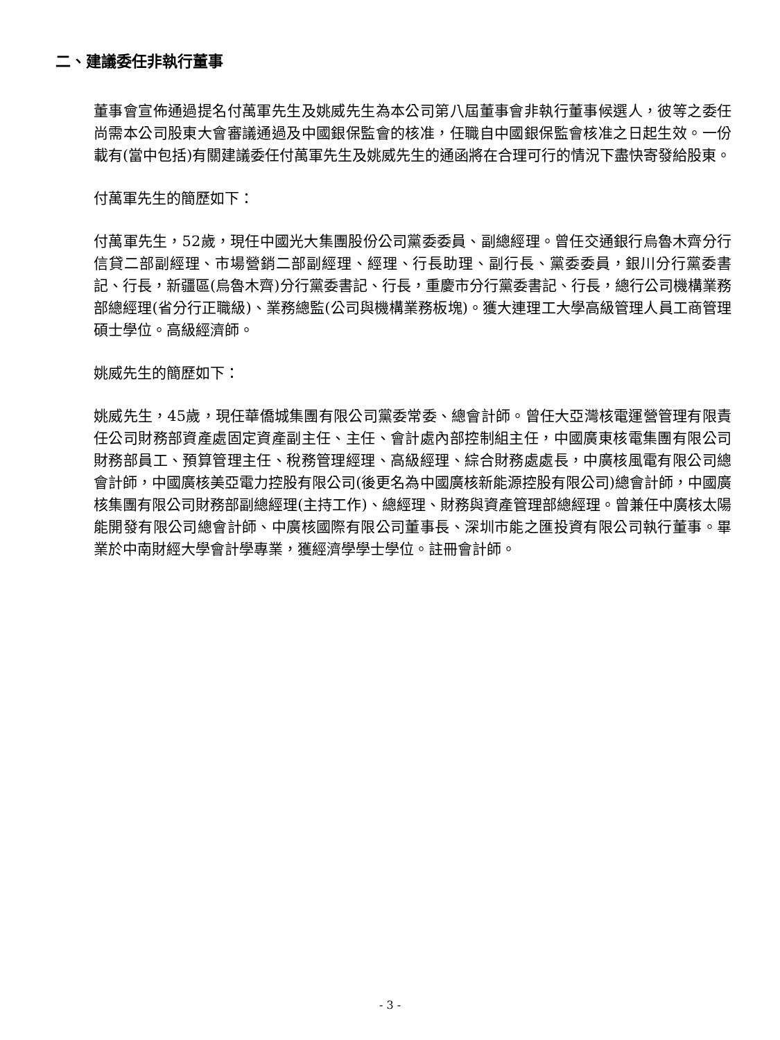二、建議委任非執行董事
董事會宣佈通過提名付萬軍先生及姚威先生為本公司第八屆董事會非執行董事候選人，彼等之委任尚需本公司股東大會審議通過及中國銀保監會的核准，任職自中國銀保監會核准之日起生效。一份載有(當中包括)有關建議委任付萬軍先生及姚威先生的通函將在合理可行的情況下盡快寄發給股東。
付萬軍先生的簡歷如下：
付萬軍先生，52歲，現任中國光大集團股份公司黨委委員、副總經理。曾任交通銀行烏魯木齊分行信貸二部副經理、市場營銷二部副經理、經理、行長助理、副行長、黨委委員，銀川分行黨委書記、行長，新疆區(烏魯木齊)分行黨委書記、行長，重慶市分行黨委書記、行長，總行公司機構業務部總經理(省分行正職級)、業務總監(公司與機構業務板塊)。獲大連理工大學高級管理人員工商管理碩士學位。高級經濟師。
姚威先生的簡歷如下：
姚威先生，45歲，現任華僑城集團有限公司黨委常委、總會計師。曾任大亞灣核電運營管理有限責任公司財務部資產處固定資產副主任、主任、會計處內部控制組主任，中國廣東核電集團有限公司財務部員工、預算管理主任、稅務管理經理、高級經理、綜合財務處處長，中廣核風電有限公司總會計師，中國廣核美亞電力控股有限公司(後更名為中國廣核新能源控股有限公司)總會計師，中國廣核集團有限公司財務部副總經理(主持工作)、總經理、財務與資產管理部總經理。曾兼任中廣核太陽能開發有限公司總會計師、中廣核國際有限公司董事長、深圳市能之匯投資有限公司執行董事。畢業於中南財經大學會計學專業，獲經濟學學士學位。註冊會計師。
- 3 -